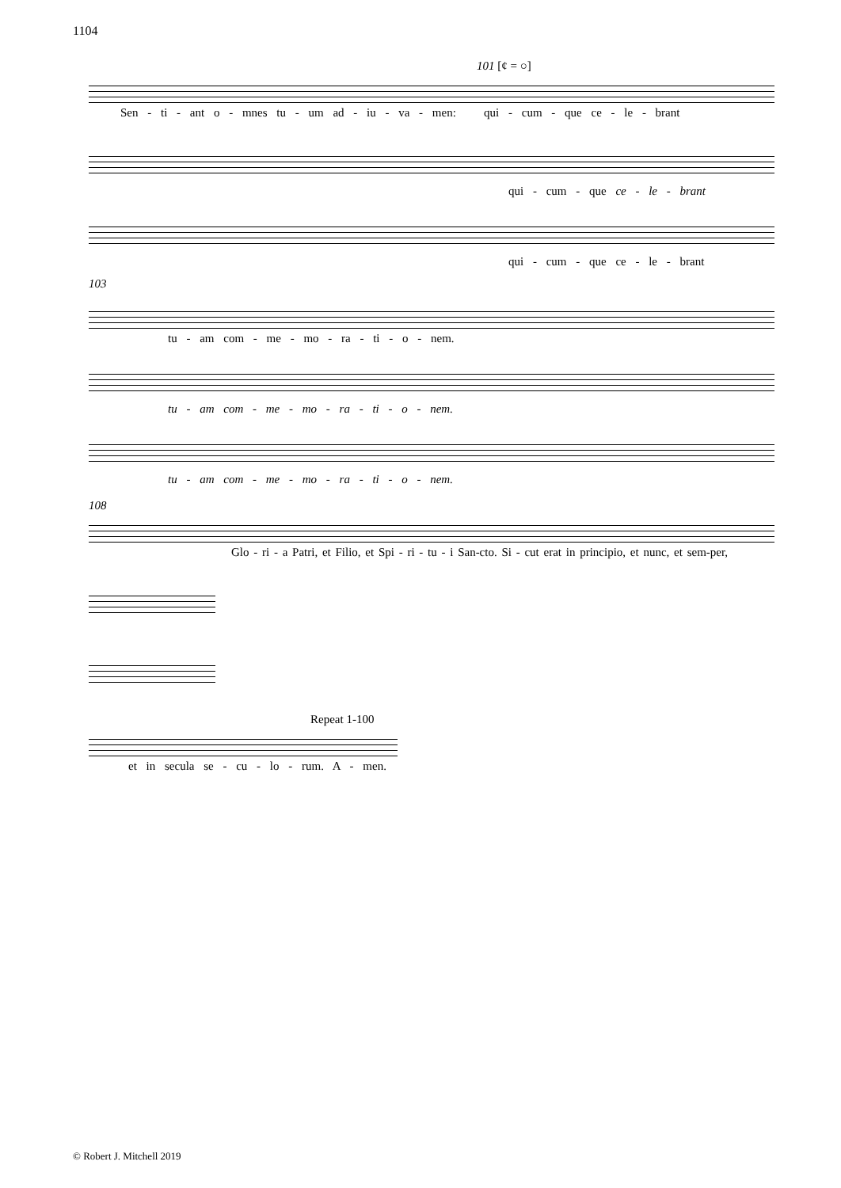1104
101 [¢ = ○]
Sen - ti - ant o - mnes tu - um ad - iu - va - men: qui - cum - que ce - le - brant
qui - cum - que ce - le - brant
qui - cum - que ce - le - brant
103
tu - am com - me - mo - ra - ti - o - nem.
tu - am com - me - mo - ra - ti - o - nem.
tu - am com - me - mo - ra - ti - o - nem.
108
Glo - ri - a Patri, et Filio, et Spi - ri - tu - i San-cto. Si - cut erat in principio, et nunc, et sem-per,
Repeat 1-100
et in secula se - cu - lo - rum. A - men.
© Robert J. Mitchell 2019